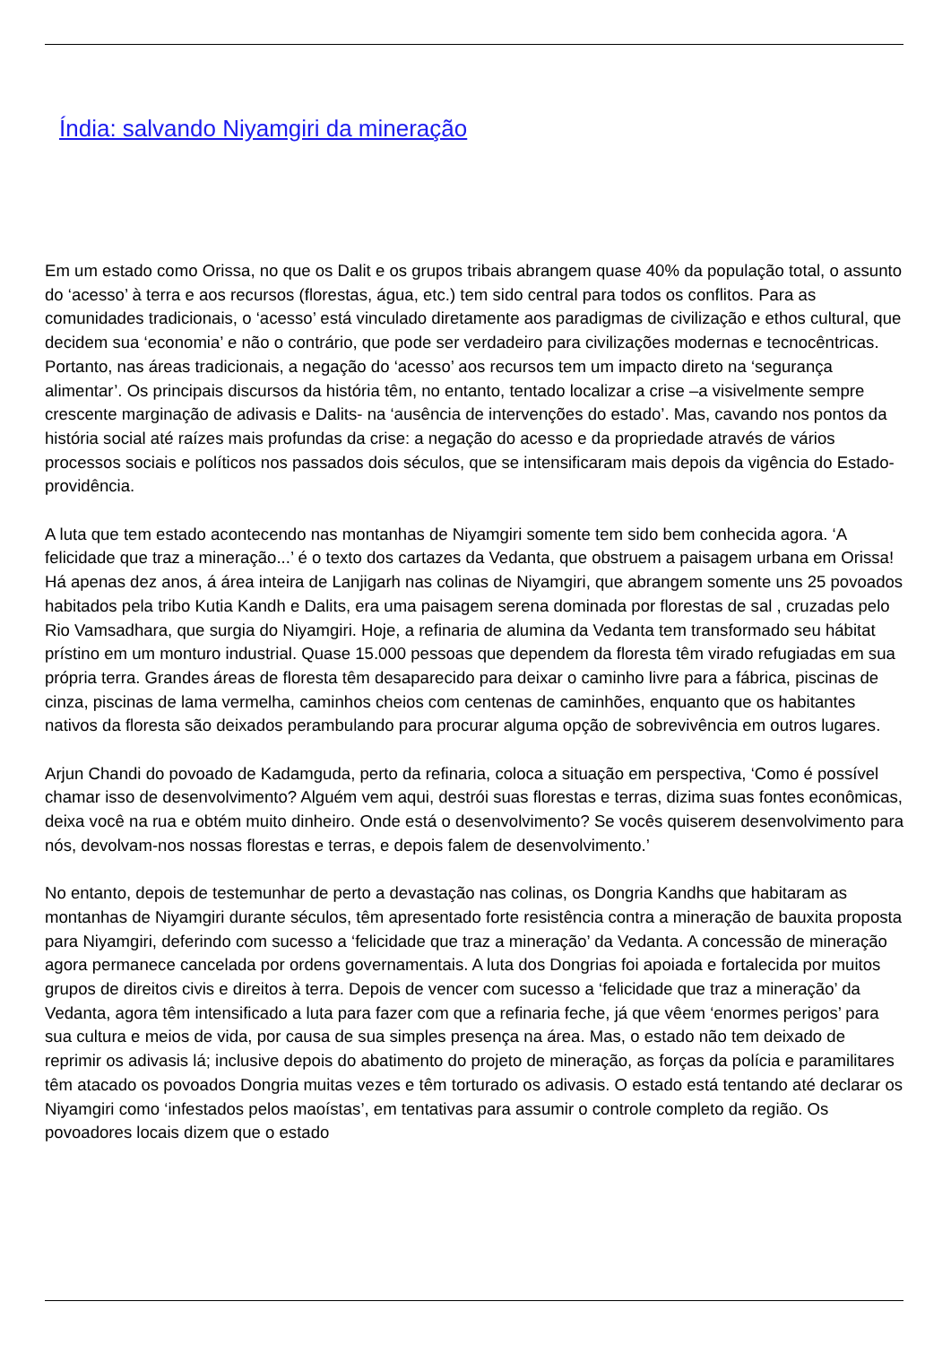Índia: salvando Niyamgiri da mineração
Em um estado como Orissa, no que os Dalit e os grupos tribais abrangem quase 40% da população total, o assunto do ‘acesso’ à terra e aos recursos (florestas, água, etc.) tem sido central para todos os conflitos. Para as comunidades tradicionais, o ‘acesso’ está vinculado diretamente aos paradigmas de civilização e ethos cultural, que decidem sua ‘economia’ e não o contrário, que pode ser verdadeiro para civilizações modernas e tecnocêntricas. Portanto, nas áreas tradicionais, a negação do ‘acesso’ aos recursos tem um impacto direto na ‘segurança alimentar’. Os principais discursos da história têm, no entanto, tentado localizar a crise –a visivelmente sempre crescente marginação de adivasis e Dalits- na ‘ausência de intervenções do estado’. Mas, cavando nos pontos da história social até raízes mais profundas da crise: a negação do acesso e da propriedade através de vários processos sociais e políticos nos passados dois séculos, que se intensificaram mais depois da vigência do Estado-providência.
A luta que tem estado acontecendo nas montanhas de Niyamgiri somente tem sido bem conhecida agora. ‘A felicidade que traz a mineração...’ é o texto dos cartazes da Vedanta, que obstruem a paisagem urbana em Orissa! Há apenas dez anos, á área inteira de Lanjigarh nas colinas de Niyamgiri, que abrangem somente uns 25 povoados habitados pela tribo Kutia Kandh e Dalits, era uma paisagem serena dominada por florestas de sal , cruzadas pelo Rio Vamsadhara, que surgia do Niyamgiri. Hoje, a refinaria de alumina da Vedanta tem transformado seu hábitat prístino em um monturo industrial. Quase 15.000 pessoas que dependem da floresta têm virado refugiadas em sua própria terra. Grandes áreas de floresta têm desaparecido para deixar o caminho livre para a fábrica, piscinas de cinza, piscinas de lama vermelha, caminhos cheios com centenas de caminhões, enquanto que os habitantes nativos da floresta são deixados perambulando para procurar alguma opção de sobrevivência em outros lugares.
Arjun Chandi do povoado de Kadamguda, perto da refinaria, coloca a situação em perspectiva, ‘Como é possível chamar isso de desenvolvimento? Alguém vem aqui, destrói suas florestas e terras, dizima suas fontes econômicas, deixa você na rua e obtém muito dinheiro. Onde está o desenvolvimento? Se vocês quiserem desenvolvimento para nós, devolvam-nos nossas florestas e terras, e depois falem de desenvolvimento.’
No entanto, depois de testemunhar de perto a devastação nas colinas, os Dongria Kandhs que habitaram as montanhas de Niyamgiri durante séculos, têm apresentado forte resistência contra a mineração de bauxita proposta para Niyamgiri, deferindo com sucesso a ‘felicidade que traz a mineração’ da Vedanta. A concessão de mineração agora permanece cancelada por ordens governamentais. A luta dos Dongrias foi apoiada e fortalecida por muitos grupos de direitos civis e direitos à terra. Depois de vencer com sucesso a ‘felicidade que traz a mineração’ da Vedanta, agora têm intensificado a luta para fazer com que a refinaria feche, já que vêem ‘enormes perigos’ para sua cultura e meios de vida, por causa de sua simples presença na área. Mas, o estado não tem deixado de reprimir os adivasis lá; inclusive depois do abatimento do projeto de mineração, as forças da polícia e paramilitares têm atacado os povoados Dongria muitas vezes e têm torturado os adivasis. O estado está tentando até declarar os Niyamgiri como ‘infestados pelos maoístas’, em tentativas para assumir o controle completo da região. Os povoadores locais dizem que o estado